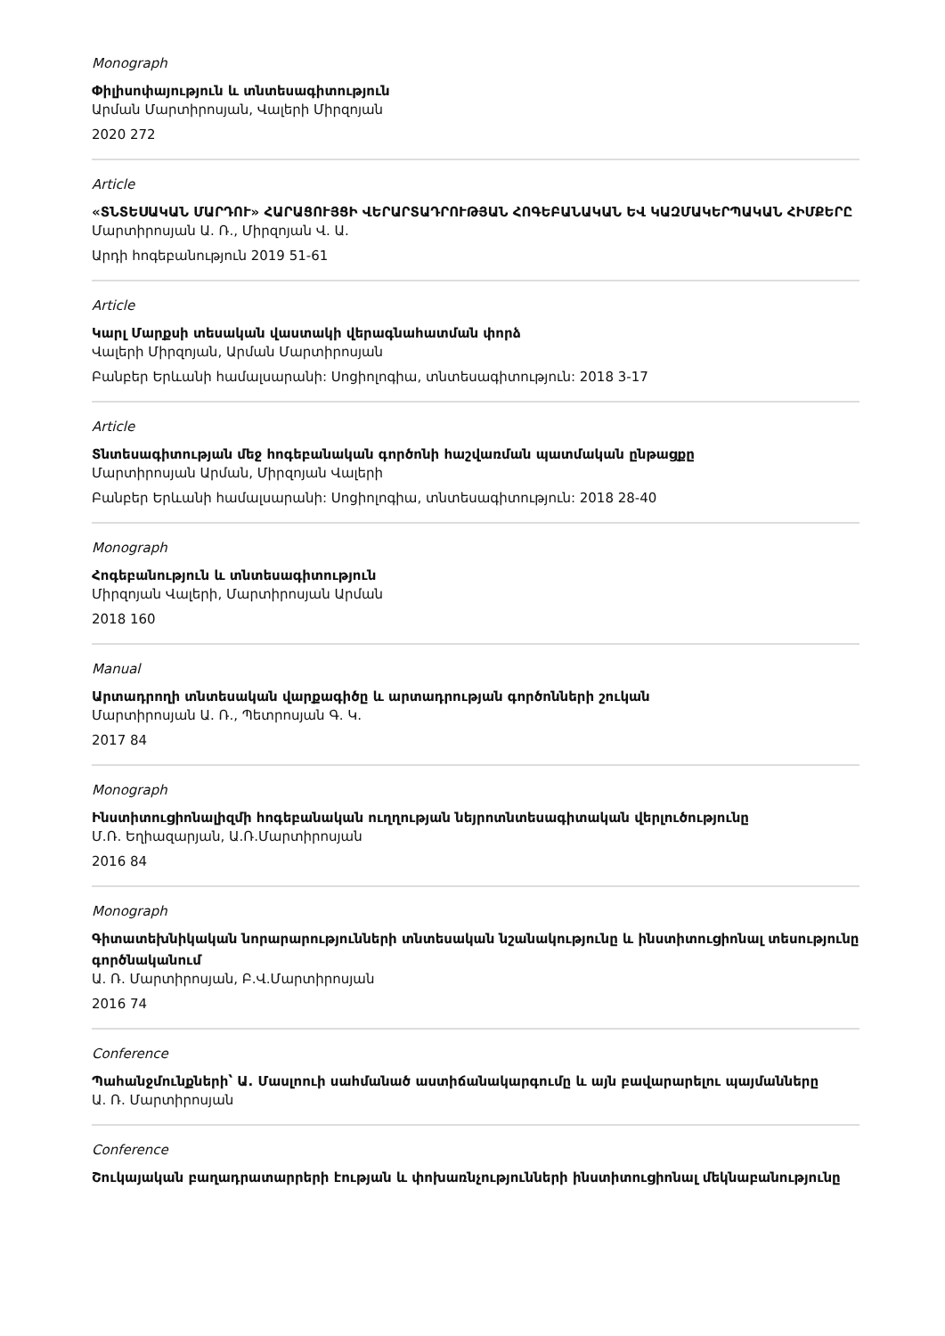Monograph
Փիլիսոփայություն և տնտեսագիտություն
Արման Մարտիրոսյան, Վալերի Միրզոյան
2020 272
Article
«ՏՆՏԵՍԱԿԱՆ ՄԱՐԴՈՒ» ՀԱՐԱՑՈՒՅՑԻ ՎԵՐԱՐՏԱԴՐՈՒԹՅԱՆ ՀՈԳԵԲԱՆԱԿԱՆ ԵՎ ԿԱԶՄԱԿԵՐՊԱԿԱՆ ՀԻՄՔԵՐԸ
Մարտիրոսյան Ա. Ռ., Միրզոյան Վ. Ա.
Արդի հոգեբանություն 2019 51-61
Article
Կարլ Մարքսի տեսական վաստակի վերագնահատման փորձ
Վալերի Միրզոյան, Արման Մարտիրոսյան
Բանբեր Երևանի համալսարանի: Սոցիոլոգիա, տնտեսագիտություն: 2018 3-17
Article
Տնտեսագիտության մեջ հոգեբանական գործոնի հաշվառման պատմական ընթացքը
Մարտիրոսյան Արման, Միրզոյան Վալերի
Բանբեր Երևանի համալսարանի: Սոցիոլոգիա, տնտեսագիտություն: 2018 28-40
Monograph
Հոգեբանություն և տնտեսագիտություն
Միրզոյան Վալերի, Մարտիրոսյան Արման
2018 160
Manual
Արտադրողի տնտեսական վարքագիծը և արտադրության գործոնների շուկան
Մարտիրոսյան Ա. Ռ., Պետրոսյան Գ. Կ.
2017 84
Monograph
Ինստիտուցիոնալիզմի հոգեբանական ուղղության նեյրոտնտեսագիտական վերլուծությունը
Մ.Ռ. Եղիազարյան, Ա.Ռ.Մարտիրոսյան
2016 84
Monograph
Գիտատեխնիկական նորարարությունների տնտեսական նշանակությունը և ինստիտուցիոնալ տեսությունը գործնականում
Ա. Ռ. Մարտիրոսյան, Բ.Վ.Մարտիրոսյան
2016 74
Conference
Պահանջմունքների՝ Ա. Մասլոուի սահմանած աստիճանակարգումը և այն բավարարելու պայմանները
Ա. Ռ. Մարտիրոսյան
Conference
Շուկայական բաղադրատարրերի էության և փոխառնչությունների ինստիտուցիոնալ մեկնաբանությունը